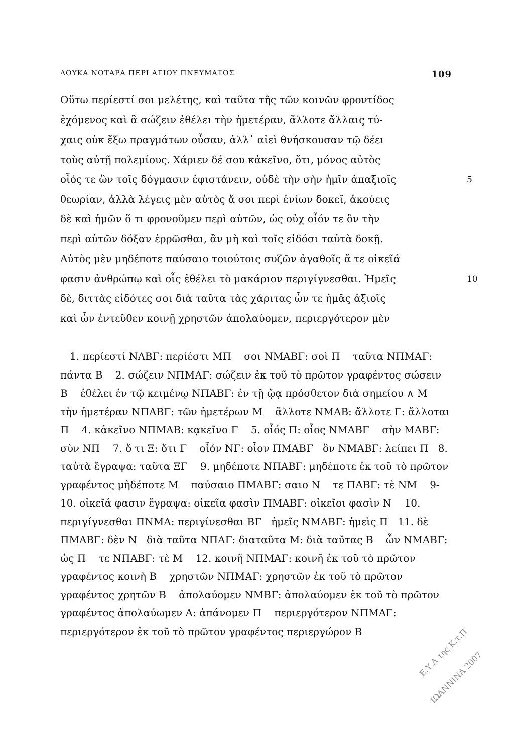ΛΟΥΚΑ ΝΟΤΑΡΑ ΠΕΡΙ ΑΓΙΟΥ ΠΝΕΥΜΑΤΟΣ 109
Οὕτω περίεστί σοι μελέτης, καὶ ταῦτα τῆς τῶν κοινῶν φροντίδος
ἐχόμενος καὶ ἃ σώζειν ἐθέλει τὴν ἡμετέραν, ἄλλοτε ἄλλαις τύ-
χαις οὐκ ἔξω πραγμάτων οὖσαν, ἀλλ᾽ αἰεὶ θνήσκουσαν τῷ δέει
τοὺς αὐτῇ πολεμίους. Χάριεν δέ σου κἀκεῖνο, ὅτι, μόνος αὐτὸς
οἷός τε ὢν τοῖς δόγμασιν ἐφιστάνειν, οὐδὲ τὴν σὴν ἡμῖν ἀπαξιοῖς 5
θεωρίαν, ἀλλὰ λέγεις μὲν αὐτὸς ἅ σοι περὶ ἐνίων δοκεῖ, ἀκούεις
δὲ καὶ ἡμῶν ὅ τι φρονοῦμεν περὶ αὐτῶν, ὡς οὐχ οἷόν τε ὂν τὴν
περὶ αὐτῶν δόξαν ἐρρῶσθαι, ἂν μὴ καὶ τοῖς εἰδόσι ταὐτὰ δοκῇ.
Αὐτὸς μὲν μηδέποτε παύσαιο τοιούτοις συζῶν ἀγαθοῖς ἅ τε οἰκεῖά
φασιν ἀνθρώπῳ καὶ οἷς ἐθέλει τὸ μακάριον περιγίγνεσθαι. Ἡμεῖς 10
δὲ, διττὰς εἰδότες σοι διὰ ταῦτα τὰς χάριτας ὧν τε ἡμᾶς ἀξιοῖς
καὶ ὧν ἐντεῦθεν κοινῇ χρηστῶν ἀπολαύομεν, περιεργότερον μὲν
1. περίεστί ΝΛΒΓ: περίέστι ΜΠ σοι ΝΜΑΒΓ: σοὶ Π ταῦτα ΝΠΜΑΓ: πάντα Β 2. σώζειν ΝΠΜΑΓ: σώζειν ἐκ τοῦ τὸ πρῶτον γραφέντος σώσειν Β ἐθέλει ἐν τῷ κειμένῳ ΝΠΑΒΓ: ἐν τῇ ᾤᾳ πρόσθετον διὰ σημείου ∧ Μ τὴν ἡμετέραν ΝΠΑΒΓ: τῶν ἡμετέρων Μ ἄλλοτε ΝΜΑΒ: ἄλλοτε Γ: ἄλλοται Π 4. κἀκεῖνο ΝΠΜΑΒ: κᾳκεῖνο Γ 5. οἷός Π: οἷος ΝΜΑΒΓ σὴν ΜΑΒΓ: σὺν ΝΠ 7. ὅ τι Ξ: ὅτι Γ οἷόν ΝΓ: οἷον ΠΜΑΒΓ ὂν ΝΜΑΒΓ: λείπει Π 8. ταὐτὰ ἔγραψα: ταῦτα ΞΓ 9. μηδέποτε ΝΠΑΒΓ: μηδέποτε ἐκ τοῦ τὸ πρῶτον γραφέντος μὴδέποτε Μ παύσαιο ΠΜΑΒΓ: σαιο Ν τε ΠΑΒΓ: τὲ ΝΜ 9-10. οἰκεῖά φασιν ἔγραψα: οἰκεῖα φασὶν ΠΜΑΒΓ: οἰκεῖοι φασὶν Ν 10. περιγίγνεσθαι ΠΝΜΑ: περιγίνεσθαι ΒΓ ἡμεῖς ΝΜΑΒΓ: ἡμεὶς Π 11. δὲ ΠΜΑΒΓ: δὲν Ν διὰ ταῦτα ΝΠΑΓ: διαταῦτα Μ: διὰ ταῦτας Β ὧν ΝΜΑΒΓ: ὡς Π τε ΝΠΑΒΓ: τὲ Μ 12. κοινῆ ΝΠΜΑΓ: κοινῆ ἐκ τοῦ τὸ πρῶτον γραφέντος κοινὴ Β χρηστῶν ΝΠΜΑΓ: χρηστῶν ἐκ τοῦ τὸ πρῶτον γραφέντος χρητῶν Β ἀπολαύομεν ΝΜΒΓ: ἀπολαύομεν ἐκ τοῦ τὸ πρῶτον γραφέντος ἀπολαύωμεν Α: ἀπάνομεν Π περιεργότερον ΝΠΜΑΓ: περιεργότερον ἐκ τοῦ τὸ πρῶτον γραφέντος περιεργώρον Β
Ε.Υ.Δ της Κ.τ.Π
ΙΩΑΝΝΙΝΑ 2007